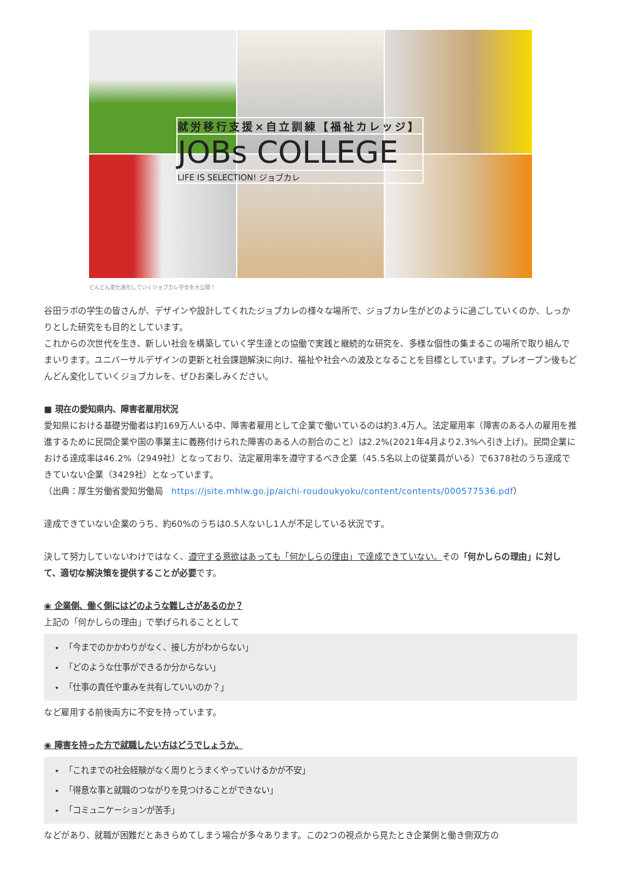就労移行支援×自立訓練【福祉カレッジ】
JOBs COLLEGE
LIFE IS SELECTION! ジョブカレ
どんどん変化進化していくジョブカレ学舎を大公開！
谷田ラボの学生の皆さんが、デザインや設計してくれたジョブカレの様々な場所で、ジョブカレ生がどのように過ごしていくのか、しっかりとした研究をも目的としています。
これからの次世代を生き、新しい社会を構築していく学生達との協働で実践と継続的な研究を、多様な個性の集まるこの場所で取り組んでまいります。ユニバーサルデザインの更新と社会課題解決に向け、福祉や社会への波及となることを目標としています。プレオープン後もどんどん変化していくジョブカレを、ぜひお楽しみください。
■ 現在の愛知県内、障害者雇用状況
愛知県における基礎労働者は約169万人いる中、障害者雇用として企業で働いているのは約3.4万人。法定雇用率（障害のある人の雇用を推進するために民間企業や国の事業主に義務付けられた障害のある人の割合のこと）は2.2%(2021年4月より2.3%へ引き上げ)。民間企業における達成率は46.2%（2949社）となっており、法定雇用率を遵守するべき企業（45.5名以上の従業員がいる）で6378社のうち達成できていない企業（3429社）となっています。
（出典：厚生労働省愛知労働局　https://jsite.mhlw.go.jp/aichi-roudoukyoku/content/contents/000577536.pdf）
達成できていない企業のうち、約60%のうちは0.5人ないし1人が不足している状況です。
決して努力していないわけではなく、遵守する意欲はあっても「何かしらの理由」で達成できていない。その「何かしらの理由」に対して、適切な解決策を提供することが必要です。
◉ 企業側、働く側にはどのような難しさがあるのか？
上記の「何かしらの理由」で挙げられることとして
「今までのかかわりがなく、接し方がわからない」
「どのような仕事ができるか分からない」
「仕事の責任や重みを共有していいのか？」
など雇用する前後両方に不安を持っています。
◉ 障害を持った方で就職したい方はどうでしょうか。
「これまでの社会経験がなく周りとうまくやっていけるかが不安」
「得意な事と就職のつながりを見つけることができない」
「コミュニケーションが苦手」
などがあり、就職が困難だとあきらめてしまう場合が多々あります。この2つの視点から見たとき企業側と働き側双方の